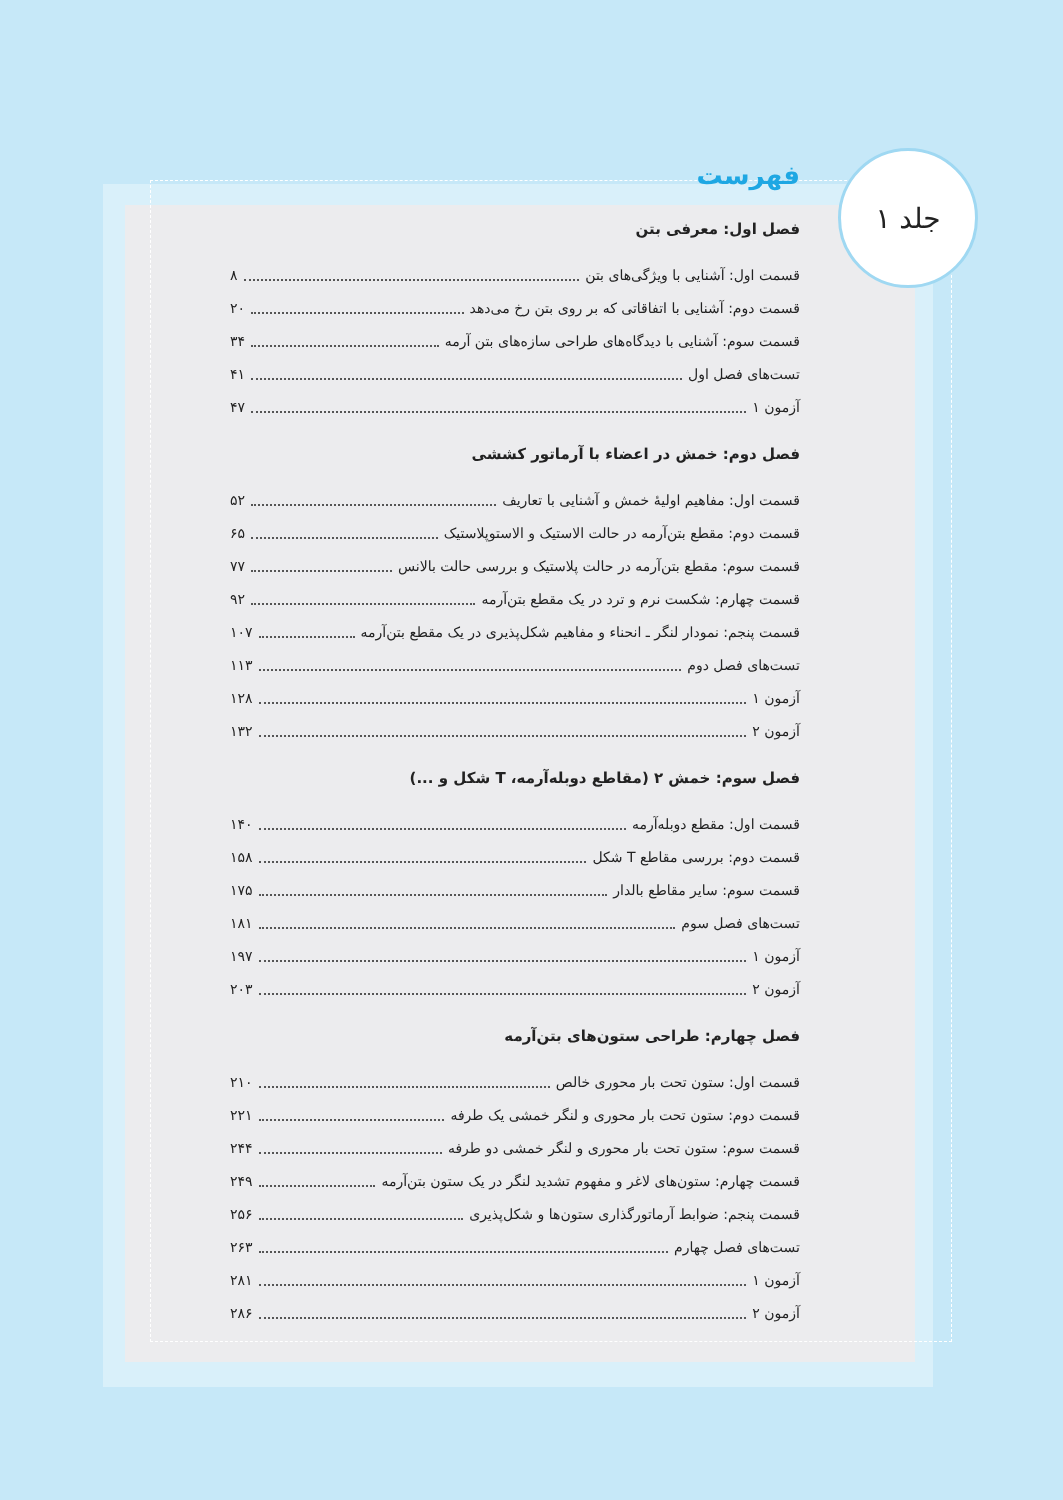جلد ۱
فهرست
فصل اول: معرفی بتن
قسمت اول: آشنایی با ویژگی‌های بتن ۸
قسمت دوم: آشنایی با اتفاقاتی که بر روی بتن رخ می‌دهد ۲۰
قسمت سوم: آشنایی با دیدگاه‌های طراحی سازه‌های بتن آرمه ۳۴
تست‌های فصل اول ۴۱
آزمون ۱ ۴۷
فصل دوم: خمش در اعضاء با آرماتور کششی
قسمت اول: مفاهیم اولیهٔ خمش و آشنایی با تعاریف ۵۲
قسمت دوم: مقطع بتن‌آرمه در حالت الاستیک و الاستوپلاستیک ۶۵
قسمت سوم: مقطع بتن‌آرمه در حالت پلاستیک و بررسی حالت بالانس ۷۷
قسمت چهارم: شکست نرم و ترد در یک مقطع بتن‌آرمه ۹۲
قسمت پنجم: نمودار لنگر ـ انحناء و مفاهیم شکل‌پذیری در یک مقطع بتن‌آرمه ۱۰۷
تست‌های فصل دوم ۱۱۳
آزمون ۱ ۱۲۸
آزمون ۲ ۱۳۲
فصل سوم: خمش ۲ (مقاطع دوبله‌آرمه، T شکل و ...)
قسمت اول: مقطع دوبله‌آرمه ۱۴۰
قسمت دوم: بررسی مقاطع T شکل ۱۵۸
قسمت سوم: سایر مقاطع بالدار ۱۷۵
تست‌های فصل سوم ۱۸۱
آزمون ۱ ۱۹۷
آزمون ۲ ۲۰۳
فصل چهارم: طراحی ستون‌های بتن‌آرمه
قسمت اول: ستون تحت بار محوری خالص ۲۱۰
قسمت دوم: ستون تحت بار محوری و لنگر خمشی یک طرفه ۲۲۱
قسمت سوم: ستون تحت بار محوری و لنگر خمشی دو طرفه ۲۴۴
قسمت چهارم: ستون‌های لاغر و مفهوم تشدید لنگر در یک ستون بتن‌آرمه ۲۴۹
قسمت پنجم: ضوابط آرماتورگذاری ستون‌ها و شکل‌پذیری ۲۵۶
تست‌های فصل چهارم ۲۶۳
آزمون ۱ ۲۸۱
آزمون ۲ ۲۸۶